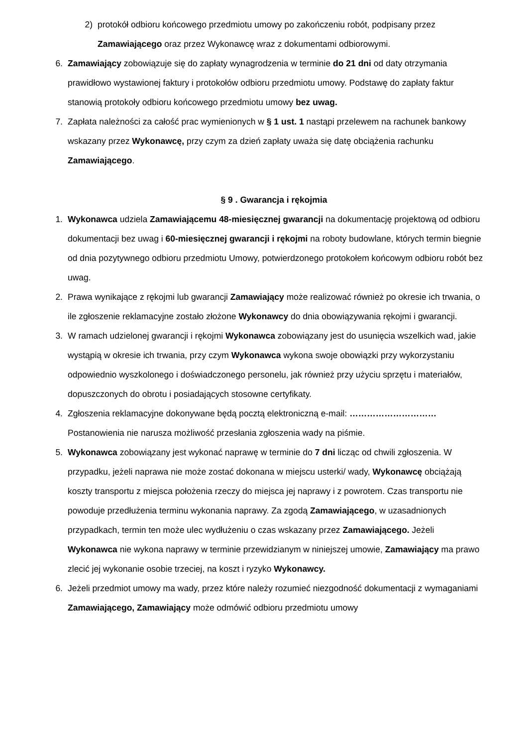2) protokół odbioru końcowego przedmiotu umowy po zakończeniu robót, podpisany przez Zamawiającego oraz przez Wykonawcę wraz z dokumentami odbiorowymi.
6. Zamawiający zobowiązuje się do zapłaty wynagrodzenia w terminie do 21 dni od daty otrzymania prawidłowo wystawionej faktury i protokołów odbioru przedmiotu umowy. Podstawę do zapłaty faktur stanowią protokoły odbioru końcowego przedmiotu umowy bez uwag.
7. Zapłata należności za całość prac wymienionych w § 1 ust. 1 nastąpi przelewem na rachunek bankowy wskazany przez Wykonawcę, przy czym za dzień zapłaty uważa się datę obciążenia rachunku Zamawiającego.
§ 9 . Gwarancja i rękojmia
1. Wykonawca udziela Zamawiającemu 48-miesięcznej gwarancji na dokumentację projektową od odbioru dokumentacji bez uwag i 60-miesięcznej gwarancji i rękojmi na roboty budowlane, których termin biegnie od dnia pozytywnego odbioru przedmiotu Umowy, potwierdzonego protokołem końcowym odbioru robót bez uwag.
2. Prawa wynikające z rękojmi lub gwarancji Zamawiający może realizować również po okresie ich trwania, o ile zgłoszenie reklamacyjne zostało złożone Wykonawcy do dnia obowiązywania rękojmi i gwarancji.
3. W ramach udzielonej gwarancji i rękojmi Wykonawca zobowiązany jest do usunięcia wszelkich wad, jakie wystąpią w okresie ich trwania, przy czym Wykonawca wykona swoje obowiązki przy wykorzystaniu odpowiednio wyszkolonego i doświadczonego personelu, jak również przy użyciu sprzętu i materiałów, dopuszczonych do obrotu i posiadających stosowne certyfikaty.
4. Zgłoszenia reklamacyjne dokonywane będą pocztą elektroniczną e-mail: ………………………… Postanowienia nie narusza możliwość przesłania zgłoszenia wady na piśmie.
5. Wykonawca zobowiązany jest wykonać naprawę w terminie do 7 dni licząc od chwili zgłoszenia. W przypadku, jeżeli naprawa nie może zostać dokonana w miejscu usterki/ wady, Wykonawcę obciążają koszty transportu z miejsca położenia rzeczy do miejsca jej naprawy i z powrotem. Czas transportu nie powoduje przedłużenia terminu wykonania naprawy. Za zgodą Zamawiającego, w uzasadnionych przypadkach, termin ten może ulec wydłużeniu o czas wskazany przez Zamawiającego. Jeżeli Wykonawca nie wykona naprawy w terminie przewidzianym w niniejszej umowie, Zamawiający ma prawo zlecić jej wykonanie osobie trzeciej, na koszt i ryzyko Wykonawcy.
6. Jeżeli przedmiot umowy ma wady, przez które należy rozumieć niezgodność dokumentacji z wymaganiami Zamawiającego, Zamawiający może odmówić odbioru przedmiotu umowy